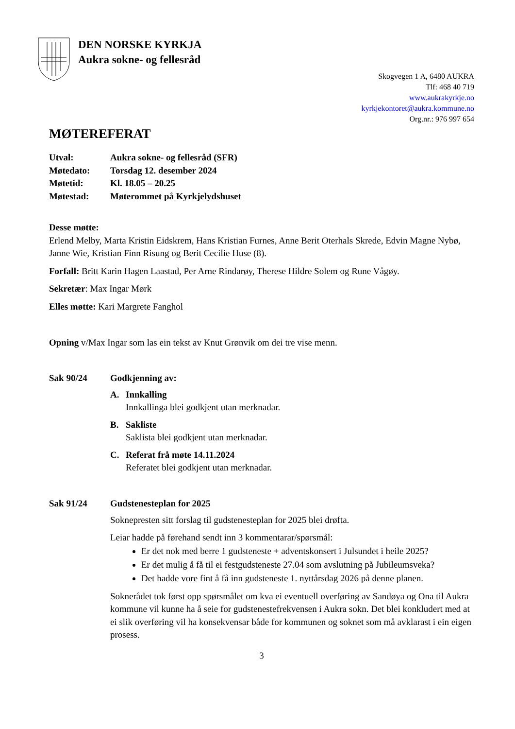DEN NORSKE KYRKJA
Aukra sokne- og fellesråd
Skogvegen 1 A, 6480 AUKRA
Tlf: 468 40 719
www.aukrakyrkje.no
kyrkjekontoret@aukra.kommune.no
Org.nr.: 976 997 654
MØTEREFERAT
Utval:
Aukra sokne- og fellesråd (SFR)
Møtedato:
Torsdag 12. desember 2024
Møtetid:
Kl. 18.05 – 20.25
Møtestad:
Møterommet på Kyrkjelydshuset
Desse møtte:
Erlend Melby, Marta Kristin Eidskrem, Hans Kristian Furnes, Anne Berit Oterhals Skrede, Edvin Magne Nybø, Janne Wie, Kristian Finn Risung og Berit Cecilie Huse (8).
Forfall: Britt Karin Hagen Laastad, Per Arne Rindarøy, Therese Hildre Solem og Rune Vågøy.
Sekretær: Max Ingar Mørk
Elles møtte: Kari Margrete Fanghol
Opning v/Max Ingar som las ein tekst av Knut Grønvik om dei tre vise menn.
Sak 90/24
Godkjenning av:
A. Innkalling
Innkallinga blei godkjent utan merknadar.
B. Sakliste
Saklista blei godkjent utan merknadar.
C. Referat frå møte 14.11.2024
Referatet blei godkjent utan merknadar.
Sak 91/24
Gudstenesteplan for 2025
Soknepresten sitt forslag til gudstenesteplan for 2025 blei drøfta.
Leiar hadde på førehand sendt inn 3 kommentarar/spørsmål:
Er det nok med berre 1 gudsteneste + adventskonsert i Julsundet i heile 2025?
Er det mulig å få til ei festgudsteneste 27.04 som avslutning på Jubileumsveka?
Det hadde vore fint å få inn gudsteneste 1. nyttårsdag 2026 på denne planen.
Soknerådet tok først opp spørsmålet om kva ei eventuell overføring av Sandøya og Ona til Aukra kommune vil kunne ha å seie for gudstenestefrekvensen i Aukra sokn. Det blei konkludert med at ei slik overføring vil ha konsekvensar både for kommunen og soknet som må avklarast i ein eigen prosess.
3